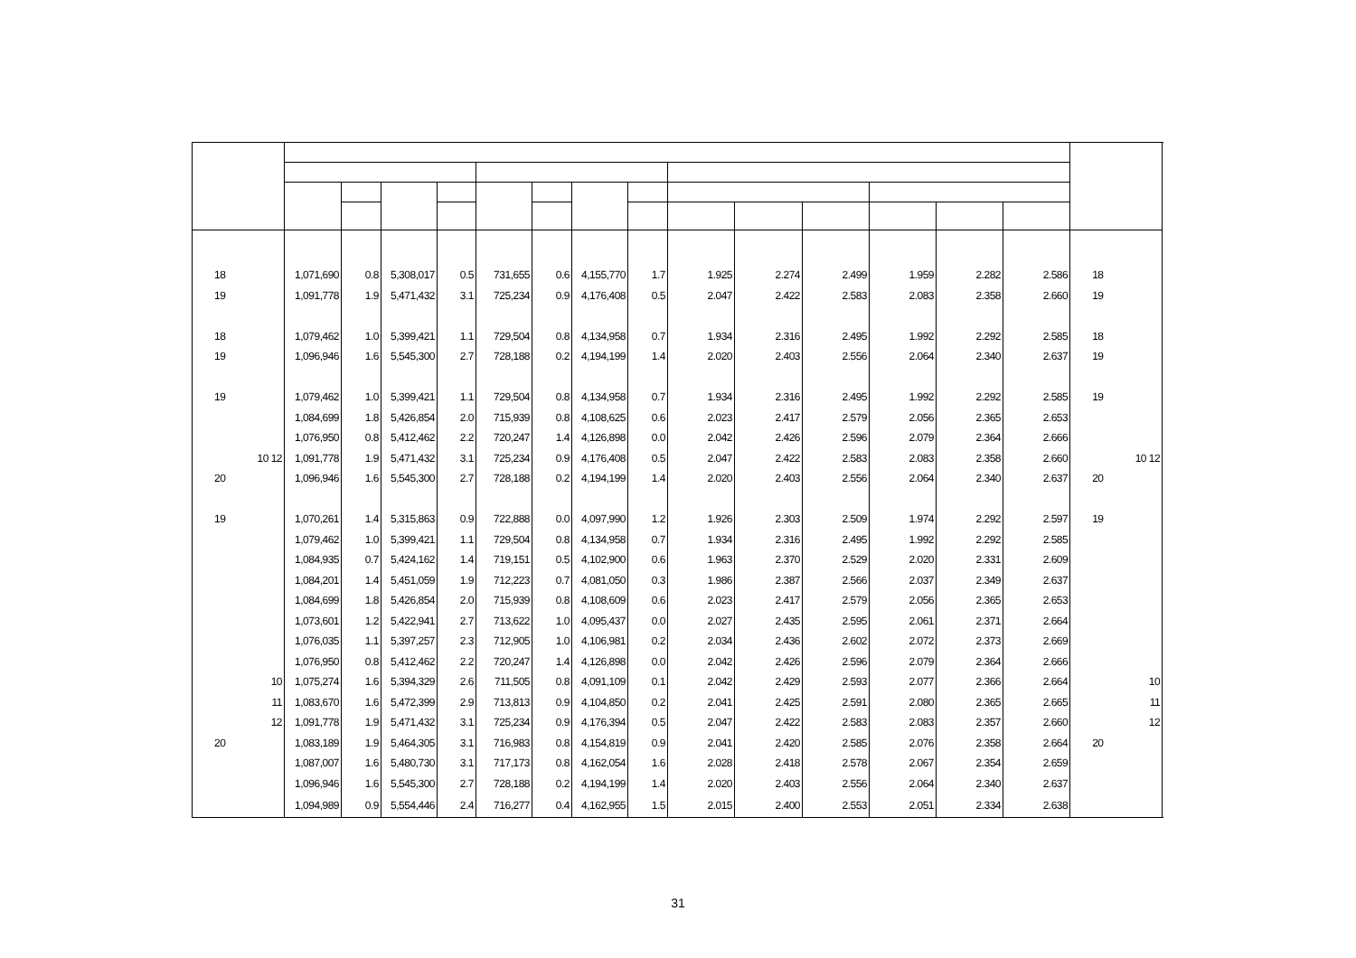| 18 | 1,071,690 | 0.8 | 5,308,017 | 0.5 | 731,655 | 0.6 | 4,155,770 | 1.7 | 1.925 | 2.274 | 2.499 | 1.959 | 2.282 | 2.586 | 18 | | |
| 19 | 1,091,778 | 1.9 | 5,471,432 | 3.1 | 725,234 | 0.9 | 4,176,408 | 0.5 | 2.047 | 2.422 | 2.583 | 2.083 | 2.358 | 2.660 | 19 | | |
| 18 | 1,079,462 | 1.0 | 5,399,421 | 1.1 | 729,504 | 0.8 | 4,134,958 | 0.7 | 1.934 | 2.316 | 2.495 | 1.992 | 2.292 | 2.585 | 18 | | |
| 19 | 1,096,946 | 1.6 | 5,545,300 | 2.7 | 728,188 | 0.2 | 4,194,199 | 1.4 | 2.020 | 2.403 | 2.556 | 2.064 | 2.340 | 2.637 | 19 | | |
| 19 | 1,079,462 | 1.0 | 5,399,421 | 1.1 | 729,504 | 0.8 | 4,134,958 | 0.7 | 1.934 | 2.316 | 2.495 | 1.992 | 2.292 | 2.585 | 19 | | |
| | 1,084,699 | 1.8 | 5,426,854 | 2.0 | 715,939 | 0.8 | 4,108,625 | 0.6 | 2.023 | 2.417 | 2.579 | 2.056 | 2.365 | 2.653 | | | |
| | 1,076,950 | 0.8 | 5,412,462 | 2.2 | 720,247 | 1.4 | 4,126,898 | 0.0 | 2.042 | 2.426 | 2.596 | 2.079 | 2.364 | 2.666 | | | |
| 10 12 | 1,091,778 | 1.9 | 5,471,432 | 3.1 | 725,234 | 0.9 | 4,176,408 | 0.5 | 2.047 | 2.422 | 2.583 | 2.083 | 2.358 | 2.660 | 10 12 | | |
| 20 | 1,096,946 | 1.6 | 5,545,300 | 2.7 | 728,188 | 0.2 | 4,194,199 | 1.4 | 2.020 | 2.403 | 2.556 | 2.064 | 2.340 | 2.637 | 20 | | |
| 19 | 1,070,261 | 1.4 | 5,315,863 | 0.9 | 722,888 | 0.0 | 4,097,990 | 1.2 | 1.926 | 2.303 | 2.509 | 1.974 | 2.292 | 2.597 | 19 | | |
| | 1,079,462 | 1.0 | 5,399,421 | 1.1 | 729,504 | 0.8 | 4,134,958 | 0.7 | 1.934 | 2.316 | 2.495 | 1.992 | 2.292 | 2.585 | | | |
| | 1,084,935 | 0.7 | 5,424,162 | 1.4 | 719,151 | 0.5 | 4,102,900 | 0.6 | 1.963 | 2.370 | 2.529 | 2.020 | 2.331 | 2.609 | | | |
| | 1,084,201 | 1.4 | 5,451,059 | 1.9 | 712,223 | 0.7 | 4,081,050 | 0.3 | 1.986 | 2.387 | 2.566 | 2.037 | 2.349 | 2.637 | | | |
| | 1,084,699 | 1.8 | 5,426,854 | 2.0 | 715,939 | 0.8 | 4,108,609 | 0.6 | 2.023 | 2.417 | 2.579 | 2.056 | 2.365 | 2.653 | | | |
| | 1,073,601 | 1.2 | 5,422,941 | 2.7 | 713,622 | 1.0 | 4,095,437 | 0.0 | 2.027 | 2.435 | 2.595 | 2.061 | 2.371 | 2.664 | | | |
| | 1,076,035 | 1.1 | 5,397,257 | 2.3 | 712,905 | 1.0 | 4,106,981 | 0.2 | 2.034 | 2.436 | 2.602 | 2.072 | 2.373 | 2.669 | | | |
| | 1,076,950 | 0.8 | 5,412,462 | 2.2 | 720,247 | 1.4 | 4,126,898 | 0.0 | 2.042 | 2.426 | 2.596 | 2.079 | 2.364 | 2.666 | | | |
| 10 | 1,075,274 | 1.6 | 5,394,329 | 2.6 | 711,505 | 0.8 | 4,091,109 | 0.1 | 2.042 | 2.429 | 2.593 | 2.077 | 2.366 | 2.664 | 10 | | |
| 11 | 1,083,670 | 1.6 | 5,472,399 | 2.9 | 713,813 | 0.9 | 4,104,850 | 0.2 | 2.041 | 2.425 | 2.591 | 2.080 | 2.365 | 2.665 | 11 | | |
| 12 | 1,091,778 | 1.9 | 5,471,432 | 3.1 | 725,234 | 0.9 | 4,176,394 | 0.5 | 2.047 | 2.422 | 2.583 | 2.083 | 2.357 | 2.660 | 12 | | |
| 20 | 1,083,189 | 1.9 | 5,464,305 | 3.1 | 716,983 | 0.8 | 4,154,819 | 0.9 | 2.041 | 2.420 | 2.585 | 2.076 | 2.358 | 2.664 | 20 | | |
| | 1,087,007 | 1.6 | 5,480,730 | 3.1 | 717,173 | 0.8 | 4,162,054 | 1.6 | 2.028 | 2.418 | 2.578 | 2.067 | 2.354 | 2.659 | | | |
| | 1,096,946 | 1.6 | 5,545,300 | 2.7 | 728,188 | 0.2 | 4,194,199 | 1.4 | 2.020 | 2.403 | 2.556 | 2.064 | 2.340 | 2.637 | | | |
| | 1,094,989 | 0.9 | 5,554,446 | 2.4 | 716,277 | 0.4 | 4,162,955 | 1.5 | 2.015 | 2.400 | 2.553 | 2.051 | 2.334 | 2.638 | | | |
31